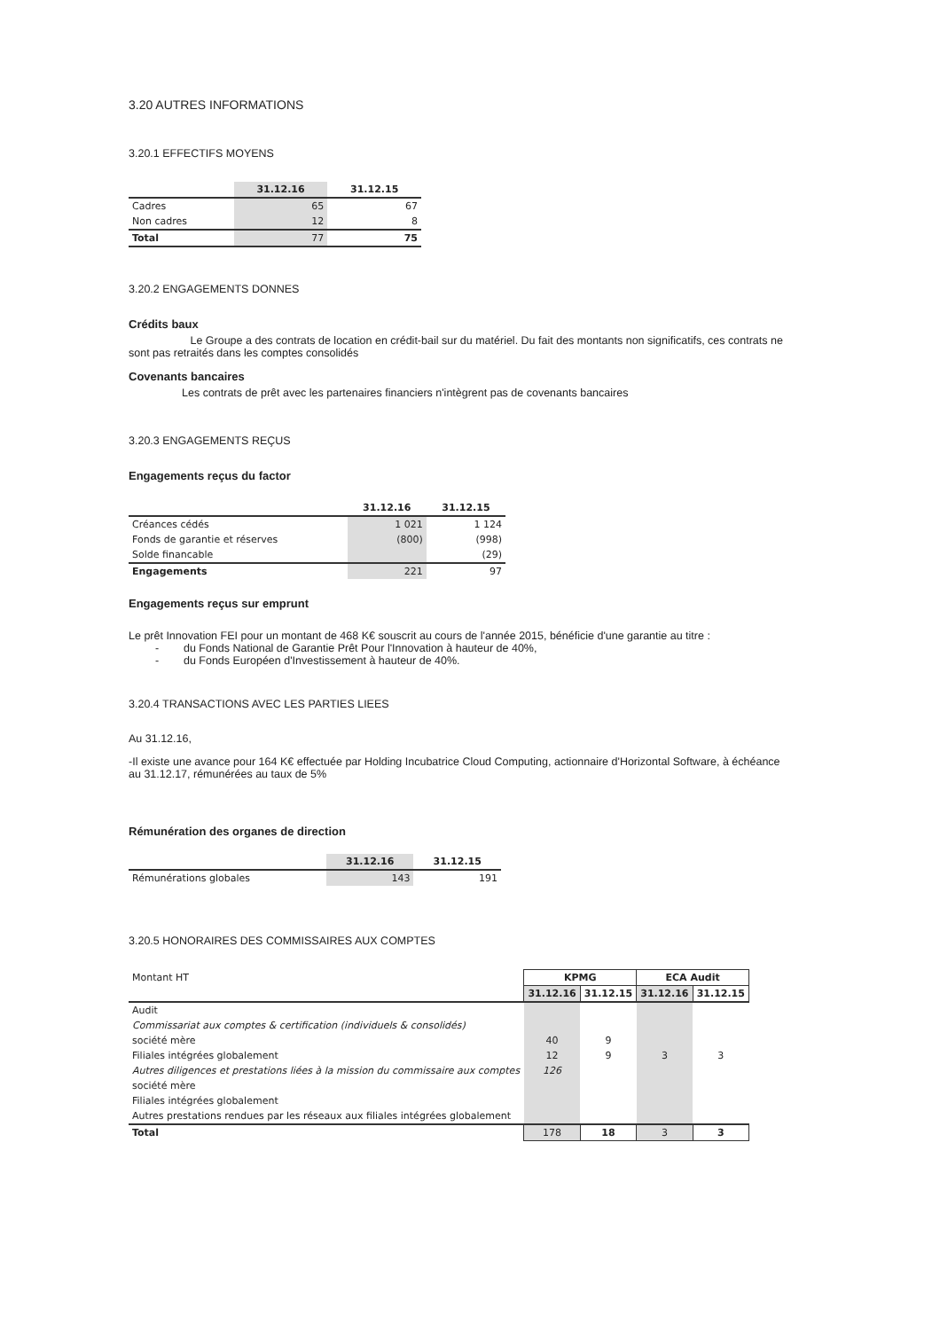3.20 AUTRES INFORMATIONS
3.20.1 EFFECTIFS MOYENS
| | 31.12.16 | 31.12.15 |
| --- | --- | --- |
| Cadres | 65 | 67 |
| Non cadres | 12 | 8 |
| Total | 77 | 75 |
3.20.2 ENGAGEMENTS DONNES
Crédits baux
Le Groupe a des contrats de location en crédit-bail sur du matériel. Du fait des montants non significatifs, ces contrats ne sont pas retraités dans les comptes consolidés
Covenants bancaires
Les contrats de prêt avec les partenaires financiers n'intègrent pas de covenants bancaires
3.20.3 ENGAGEMENTS REÇUS
Engagements reçus du factor
| | 31.12.16 | 31.12.15 |
| --- | --- | --- |
| Créances cédés | 1 021 | 1 124 |
| Fonds de garantie et réserves | (800) | (998) |
| Solde financable | | (29) |
| Engagements | 221 | 97 |
Engagements reçus sur emprunt
Le prêt Innovation FEI pour un montant de 468 K€ souscrit au cours de l'année 2015, bénéficie d'une garantie au titre :
- du Fonds National de Garantie Prêt Pour l'Innovation à hauteur de 40%,
- du Fonds Européen d'Investissement à hauteur de 40%.
3.20.4 TRANSACTIONS AVEC LES PARTIES LIEES
Au 31.12.16,
-Il existe une avance pour 164 K€ effectuée par Holding Incubatrice Cloud Computing, actionnaire d'Horizontal Software, à échéance au 31.12.17, rémunérées au taux de 5%
Rémunération des organes de direction
| | 31.12.16 | 31.12.15 |
| --- | --- | --- |
| Rémunérations globales | 143 | 191 |
3.20.5 HONORAIRES DES COMMISSAIRES AUX COMPTES
| Montant HT | KPMG | | ECA Audit | |
| | 31.12.16 | 31.12.15 | 31.12.16 | 31.12.15 |
| Audit | | | | |
| Commissariat aux comptes & certification (individuels & consolidés) | | | | |
| société mère | 40 | 9 | | |
| Filiales intégrées globalement | 12 | 9 | 3 | 3 |
| Autres diligences et prestations liées à la mission du commissaire aux comptes | 126 | | | |
| société mère | | | | |
| Filiales intégrées globalement | | | | |
| Autres prestations rendues par les réseaux aux filiales intégrées globalement | | | | |
| Total | 178 | 18 | 3 | 3 |